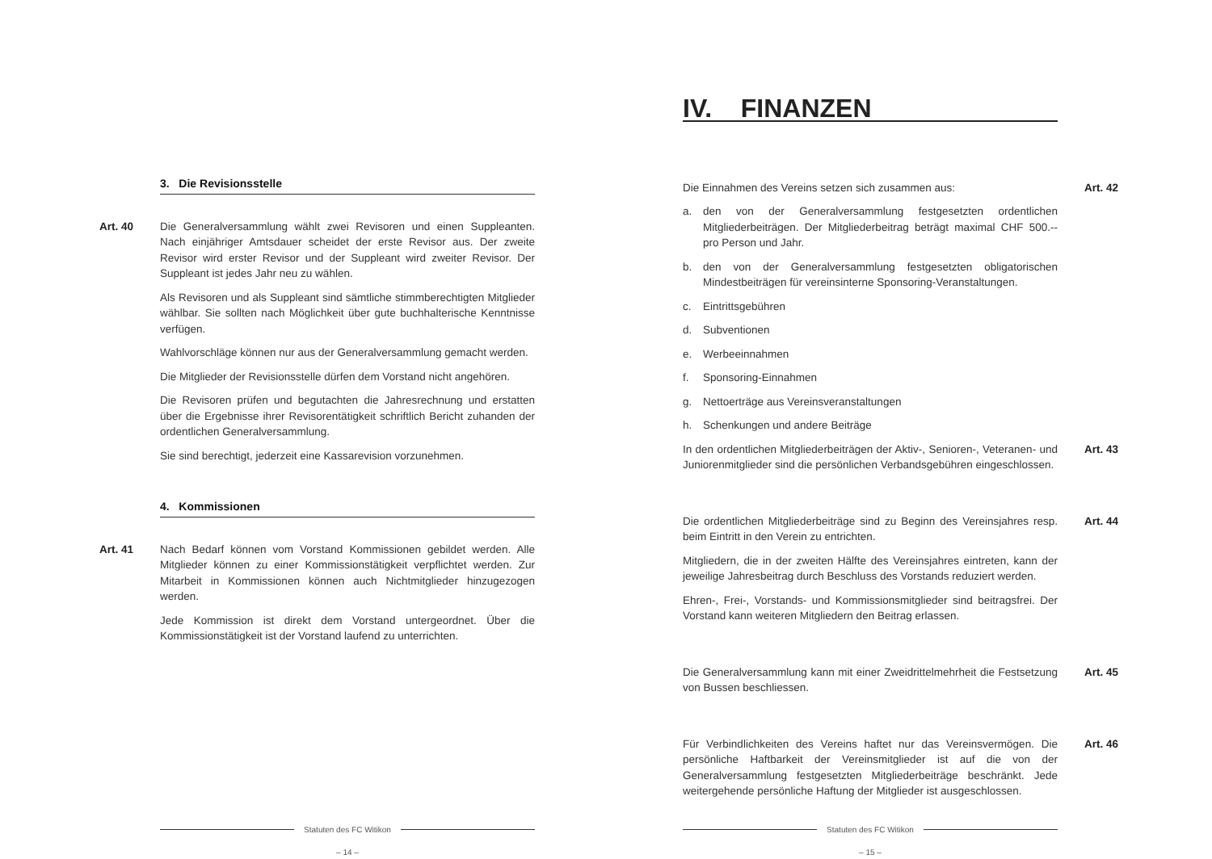3. Die Revisionsstelle
Art. 40
Die Generalversammlung wählt zwei Revisoren und einen Suppleanten. Nach einjähriger Amtsdauer scheidet der erste Revisor aus. Der zweite Revisor wird erster Revisor und der Suppleant wird zweiter Revisor. Der Suppleant ist jedes Jahr neu zu wählen.
Als Revisoren und als Suppleant sind sämtliche stimmberechtigten Mitglieder wählbar. Sie sollten nach Möglichkeit über gute buchhalterische Kenntnisse verfügen.
Wahlvorschläge können nur aus der Generalversammlung gemacht werden.
Die Mitglieder der Revisionsstelle dürfen dem Vorstand nicht angehören.
Die Revisoren prüfen und begutachten die Jahresrechnung und erstatten über die Ergebnisse ihrer Revisorentätigkeit schriftlich Bericht zuhanden der ordentlichen Generalversammlung.
Sie sind berechtigt, jederzeit eine Kassarevision vorzunehmen.
4. Kommissionen
Art. 41
Nach Bedarf können vom Vorstand Kommissionen gebildet werden. Alle Mitglieder können zu einer Kommissionstätigkeit verpflichtet werden. Zur Mitarbeit in Kommissionen können auch Nichtmitglieder hinzugezogen werden.
Jede Kommission ist direkt dem Vorstand untergeordnet. Über die Kommissionstätigkeit ist der Vorstand laufend zu unterrichten.
Statuten des FC Witikon
– 14 –
IV. FINANZEN
Art. 42
Die Einnahmen des Vereins setzen sich zusammen aus:
a. den von der Generalversammlung festgesetzten ordentlichen Mitgliederbeiträgen. Der Mitgliederbeitrag beträgt maximal CHF 500.-- pro Person und Jahr.
b. den von der Generalversammlung festgesetzten obligatorischen Mindestbeiträgen für vereinsinterne Sponsoring-Veranstaltungen.
c. Eintrittsgebühren
d. Subventionen
e. Werbeeinnahmen
f. Sponsoring-Einnahmen
g. Nettoerträge aus Vereinsveranstaltungen
h. Schenkungen und andere Beiträge
Art. 43
In den ordentlichen Mitgliederbeiträgen der Aktiv-, Senioren-, Veteranen- und Juniorenmitglieder sind die persönlichen Verbandsgebühren eingeschlossen.
Art. 44
Die ordentlichen Mitgliederbeiträge sind zu Beginn des Vereinsjahres resp. beim Eintritt in den Verein zu entrichten.
Mitgliedern, die in der zweiten Hälfte des Vereinsjahres eintreten, kann der jeweilige Jahresbeitrag durch Beschluss des Vorstands reduziert werden.
Ehren-, Frei-, Vorstands- und Kommissionsmitglieder sind beitragsfrei. Der Vorstand kann weiteren Mitgliedern den Beitrag erlassen.
Art. 45
Die Generalversammlung kann mit einer Zweidrittelmehrheit die Festsetzung von Bussen beschliessen.
Art. 46
Für Verbindlichkeiten des Vereins haftet nur das Vereinsvermögen. Die persönliche Haftbarkeit der Vereinsmitglieder ist auf die von der Generalversammlung festgesetzten Mitgliederbeiträge beschränkt. Jede weitergehende persönliche Haftung der Mitglieder ist ausgeschlossen.
Statuten des FC Witikon
– 15 –